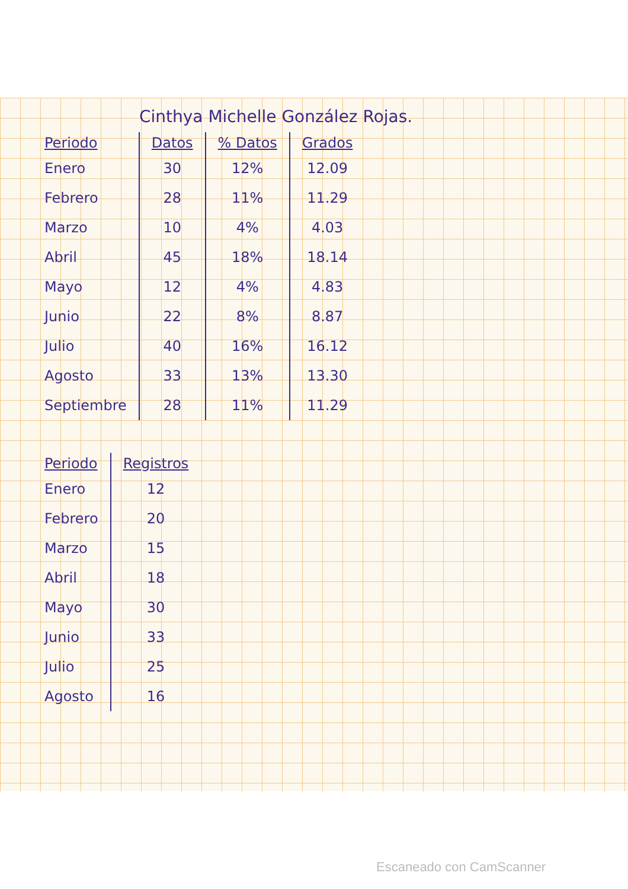Cinthya Michelle González Rojas.
| Periodo | Datos | % Datos | Grados |
| --- | --- | --- | --- |
| Enero | 30 | 12% | 12.09 |
| Febrero | 28 | 11% | 11.29 |
| Marzo | 10 | 4% | 4.03 |
| Abril | 45 | 18% | 18.14 |
| Mayo | 12 | 4% | 4.83 |
| Junio | 22 | 8% | 8.87 |
| Julio | 40 | 16% | 16.12 |
| Agosto | 33 | 13% | 13.30 |
| Septiembre | 28 | 11% | 11.29 |
| Periodo | Registros |
| --- | --- |
| Enero | 12 |
| Febrero | 20 |
| Marzo | 15 |
| Abril | 18 |
| Mayo | 30 |
| Junio | 33 |
| Julio | 25 |
| Agosto | 16 |
Escaneado con CamScanner